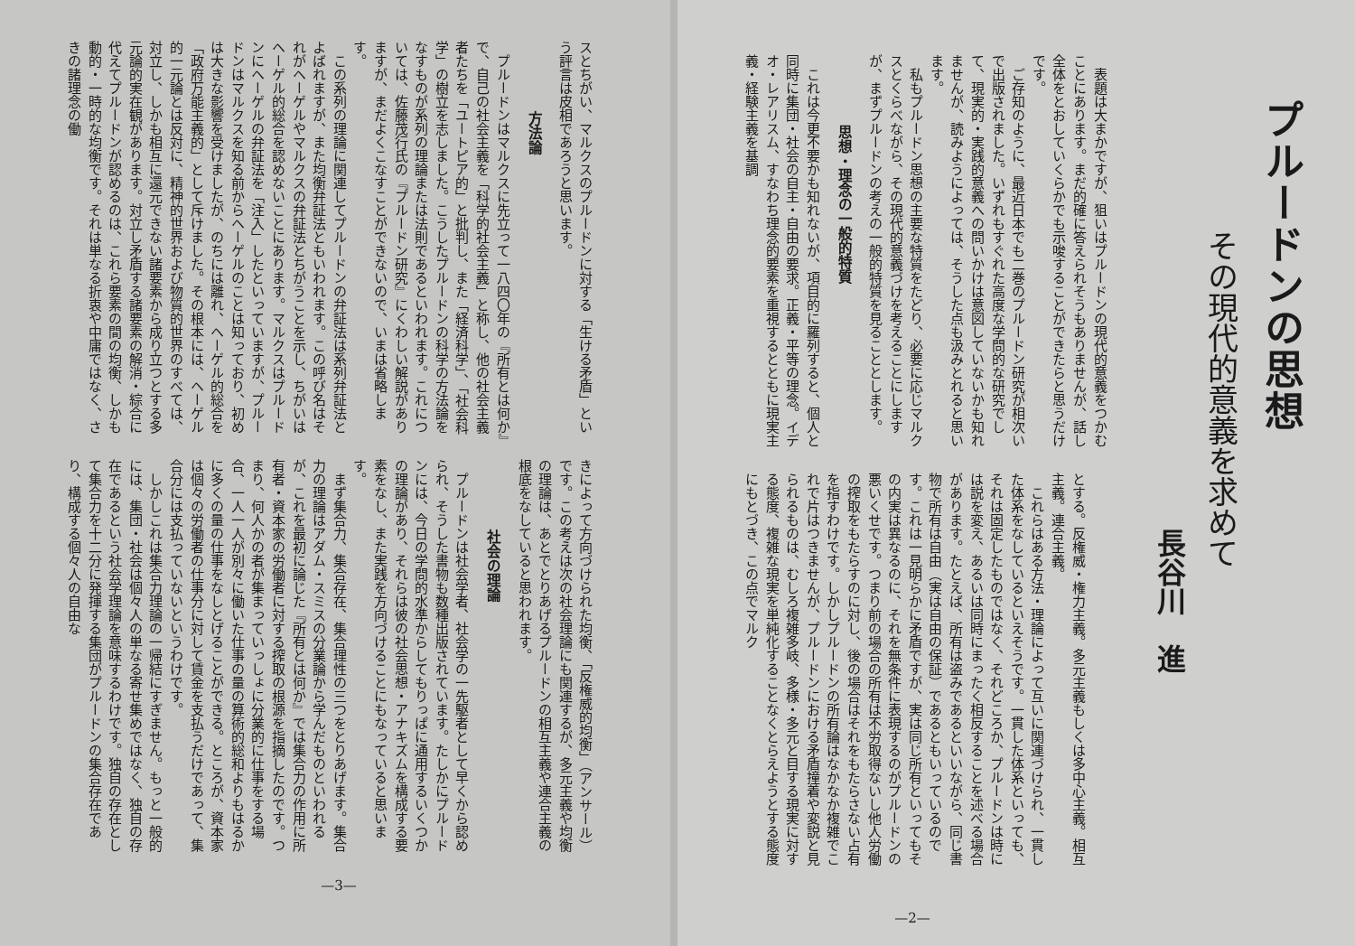プルードンの思想
その現代的意義を求めて
長谷川　進
表題は大まかですが、狙いはプルードンの現代的意義をつかむことにあります。まだ的確に答えられそうもありませんが、話し全体をとおしていくらかでも示唆することができたらと思うだけです。
ご存知のように、最近日本でも二巻のプルードン研究が相次いで出版されました。いずれもすぐれた高度な学問的な研究でして、現実的・実践的意義への問いかけは意図していないかも知れませんが、読みようによっては、そうした点も汲みとれると思います。
私もプルードン思想の主要な特質をたどり、必要に応じマルクスとくらべながら、その現代的意義づけを考えることにしますが、まずプルードンの考えの一般的特質を見ることとします。
思想・理念の一般的特質
これは今更不要かも知れないが、項目的に羅列すると、個人と同時に集団・社会の自主・自由の要求。正義・平等の理念。イデオ・レアリスム、すなわち理念的要素を重視するとともに現実主義・経験主義を基調
とする。反権威・権力主義。多元主義もしくは多中心主義。相互主義。連合主義。
これらはある方法・理論によって互いに関連づけられ、一貫した体系をなしているといえそうです。一貫した体系といっても、それは固定したものではなく、それどころか、プルードンは時には説を変え、あるいは同時にまったく相反することを述べる場合があります。たとえば、所有は盗みであるといいながら、同じ書物で所有は自由（実は自由の保証）であるともいっているのです。これは一見明らかに矛盾ですが、実は同じ所有といってもその内実は異なるのに、それを無条件に表現するのがプルードンの悪いくせです。つまり前の場合の所有は不労取得ないし他人労働の搾取をもたらすのに対し、後の場合はそれをもたらさない占有を指すわけです。しかしプルードンの所有論はなかなか複雑でこれで片はつきませんが、プルードンにおける矛盾撞着や変説と見られるものは、むしろ複雑多岐、多様・多元と目する現実に対する態度、複雑な現実を単純化することなくとらえようとする態度にもとづき、この点でマルク
—2—
スとちがい、マルクスのプルードンに対する「生ける矛盾」という評言は皮相であろうと思います。
方法論
プルードンはマルクスに先立って一八四〇年の『所有とは何か』で、自己の社会主義を「科学的社会主義」と称し、他の社会主義者たちを「ユートピア的」と批判し、また「経済科学」、「社会科学」の樹立を志しました。こうしたプルードンの科学の方法論をなすものが系列の理論または法則であるといわれます。これについては、佐藤茂行氏の『プルードン研究』にくわしい解説がありますが、まだよくこなすことができないので、いまは省略します。
この系列の理論に関連してプルードンの弁証法は系列弁証法とよばれますが、また均衡弁証法ともいわれます。この呼び名はそれがヘーゲルやマルクスの弁証法とちがうことを示し、ちがいはヘーゲル的総合を認めないことにあります。マルクスはプルードンにヘーゲルの弁証法を「注入」したといっていますが、プルードンはマルクスを知る前からヘーゲルのことは知っており、初めは大きな影響を受けましたが、のちには離れ、ヘーゲル的総合を「政府万能主義的」として斥けました。その根本には、ヘーゲル的一元論とは反対に、精神的世界および物質的世界のすべては、対立し、しかも相互に還元できない諸要素から成り立つとする多元論的実在観があります。対立し矛盾する諸要素の解消・綜合に代えてプルードンが認めるのは、これら要素の間の均衡、しかも動的・一時的な均衡です。それは単なる折衷や中庸ではなく、さきの諸理念の働
きによって方向づけられた均衡、「反権威的均衡」（アンサール）です。この考えは次の社会理論にも関連するが、多元主義や均衡の理論は、あとでとりあげるプルードンの相互主義や連合主義の根底をなしていると思われます。
社会の理論
プルードンは社会学者、社会学の一先駆者として早くから認められ、そうした書物も数種出版されています。たしかにプルードンには、今日の学問的水準からしてもりっぱに通用するいくつかの理論があり、それらは彼の社会思想・アナキズムを構成する要素をなし、また実践を方向づけることにもなっていると思います。
まず集合力、集合存在、集合理性の三つをとりあげます。集合力の理論はアダム・スミスの分業論から学んだものといわれるが、これを最初に論じた『所有とは何か』では集合力の作用に所有者・資本家の労働者に対する搾取の根源を指摘したのです。つまり、何人かの者が集まっていっしょに分業的に仕事をする場合、一人一人が別々に働いた仕事の量の算術的総和よりもはるかに多くの量の仕事をなしとげることができる。ところが、資本家は個々の労働者の仕事分に対して賃金を支払うだけであって、集合分には支払っていないというわけです。
しかしこれは集合力理論の一帰結にすぎません。もっと一般的には、集団・社会は個々人の単なる寄せ集めではなく、独自の存在であるという社会学理論を意味するわけです。独自の存在として集合力を十二分に発揮する集団がプルードンの集合存在であり、構成する個々人の自由な
—3—